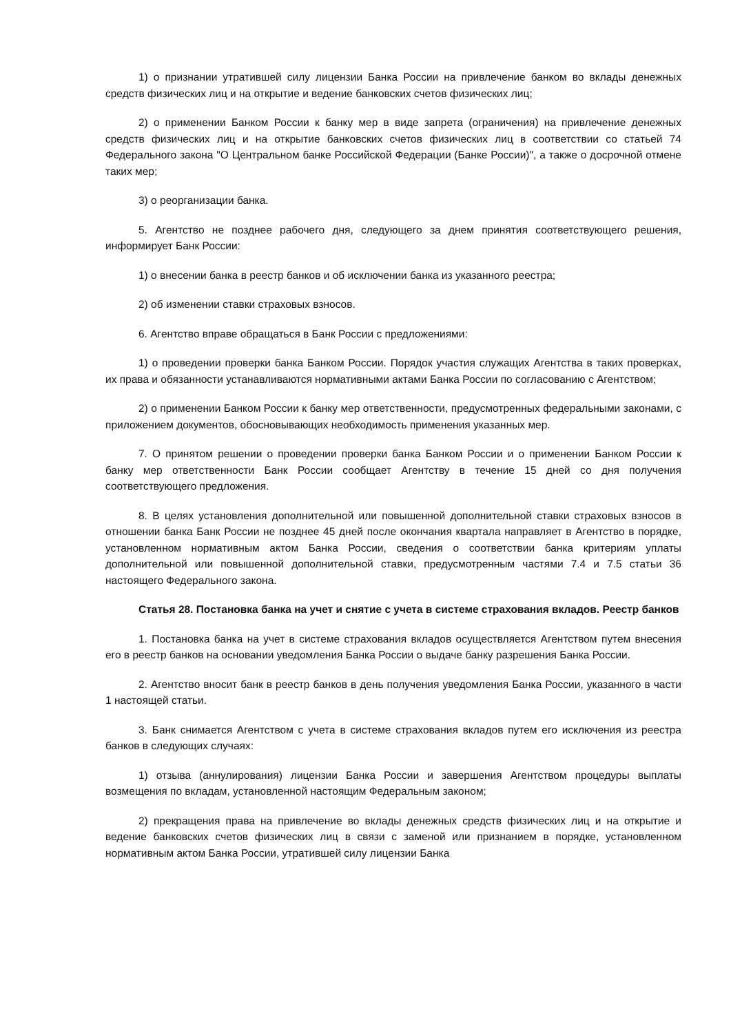1) о признании утратившей силу лицензии Банка России на привлечение банком во вклады денежных средств физических лиц и на открытие и ведение банковских счетов физических лиц;
2) о применении Банком России к банку мер в виде запрета (ограничения) на привлечение денежных средств физических лиц и на открытие банковских счетов физических лиц в соответствии со статьей 74 Федерального закона "О Центральном банке Российской Федерации (Банке России)", а также о досрочной отмене таких мер;
3) о реорганизации банка.
5. Агентство не позднее рабочего дня, следующего за днем принятия соответствующего решения, информирует Банк России:
1) о внесении банка в реестр банков и об исключении банка из указанного реестра;
2) об изменении ставки страховых взносов.
6. Агентство вправе обращаться в Банк России с предложениями:
1) о проведении проверки банка Банком России. Порядок участия служащих Агентства в таких проверках, их права и обязанности устанавливаются нормативными актами Банка России по согласованию с Агентством;
2) о применении Банком России к банку мер ответственности, предусмотренных федеральными законами, с приложением документов, обосновывающих необходимость применения указанных мер.
7. О принятом решении о проведении проверки банка Банком России и о применении Банком России к банку мер ответственности Банк России сообщает Агентству в течение 15 дней со дня получения соответствующего предложения.
8. В целях установления дополнительной или повышенной дополнительной ставки страховых взносов в отношении банка Банк России не позднее 45 дней после окончания квартала направляет в Агентство в порядке, установленном нормативным актом Банка России, сведения о соответствии банка критериям уплаты дополнительной или повышенной дополнительной ставки, предусмотренным частями 7.4 и 7.5 статьи 36 настоящего Федерального закона.
Статья 28. Постановка банка на учет и снятие с учета в системе страхования вкладов. Реестр банков
1. Постановка банка на учет в системе страхования вкладов осуществляется Агентством путем внесения его в реестр банков на основании уведомления Банка России о выдаче банку разрешения Банка России.
2. Агентство вносит банк в реестр банков в день получения уведомления Банка России, указанного в части 1 настоящей статьи.
3. Банк снимается Агентством с учета в системе страхования вкладов путем его исключения из реестра банков в следующих случаях:
1) отзыва (аннулирования) лицензии Банка России и завершения Агентством процедуры выплаты возмещения по вкладам, установленной настоящим Федеральным законом;
2) прекращения права на привлечение во вклады денежных средств физических лиц и на открытие и ведение банковских счетов физических лиц в связи с заменой или признанием в порядке, установленном нормативным актом Банка России, утратившей силу лицензии Банка